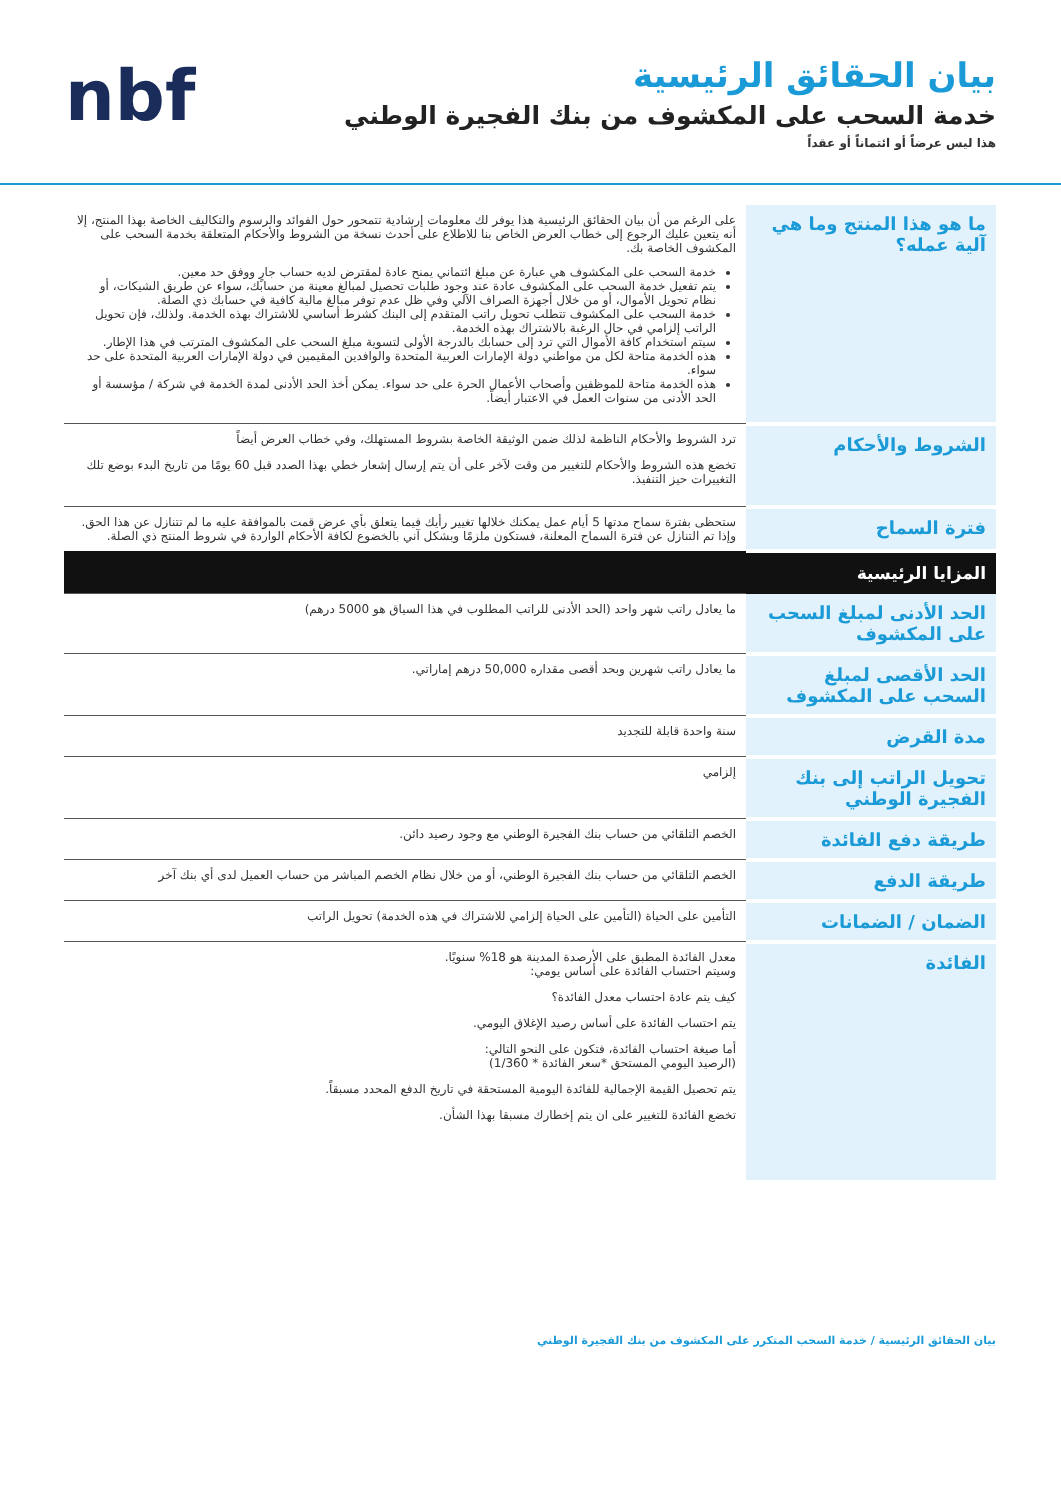بيان الحقائق الرئيسية
خدمة السحب على المكشوف من بنك الفجيرة الوطني
هذا ليس عرضاً أو ائتماناً أو عقداً
nbf
| ما هو هذا المنتج وما هي آلية عمله؟ | على الرغم من أن بيان الحقائق الرئيسية هذا يوفر لك معلومات إرشادية تتمحور حول الفوائد والرسوم والتكاليف الخاصة بهذا المنتج، إلا أنه يتعين عليك الرجوع إلى خطاب العرض الخاص بنا للاطلاع على أحدث نسخة من الشروط والأحكام المتعلقة بخدمة السحب على المكشوف الخاصة بك. خدمة السحب على المكشوف هي عبارة عن مبلغ ائتماني يمنح عادة لمقترض لديه حساب جارٍ ووفق حد معين. يتم تفعيل خدمة السحب على المكشوف عادة عند وجود طلبات تحصيل لمبالغ معينة من حسابك، سواء عن طريق الشيكات، أو نظام تحويل الأموال، أو من خلال أجهزة الصراف الآلي وفي ظل عدم توفر مبالغ مالية كافية في حسابك ذي الصلة. خدمة السحب على المكشوف تتطلب تحويل راتب المتقدم إلى البنك كشرط أساسي للاشتراك بهذه الخدمة. ولذلك، فإن تحويل الراتب إلزامي في حال الرغبة بالاشتراك بهذه الخدمة. سيتم استخدام كافة الأموال التي ترد إلى حسابك بالدرجة الأولى لتسوية مبلغ السحب على المكشوف المترتب في هذا الإطار. هذه الخدمة متاحة لكل من مواطني دولة الإمارات العربية المتحدة والوافدين المقيمين في دولة الإمارات العربية المتحدة على حد سواء. هذه الخدمة متاحة للموظفين وأصحاب الأعمال الحرة على حد سواء. يمكن أخذ الحد الأدنى لمدة الخدمة في شركة / مؤسسة أو الحد الأدنى من سنوات العمل في الاعتبار أيضاً. |
| الشروط والأحكام | ترد الشروط والأحكام الناظمة لذلك ضمن الوثيقة الخاصة بشروط المستهلك، وفي خطاب العرض أيضاً تخضع هذه الشروط والأحكام للتغيير من وقت لآخر على أن يتم إرسال إشعار خطي بهذا الصدد قبل 60 يومًا من تاريخ البدء بوضع تلك التغييرات حيز التنفيذ. |
| فترة السماح | ستحظى بفترة سماح مدتها 5 أيام عمل يمكنك خلالها تغيير رأيك فيما يتعلق بأي عرض قمت بالموافقة عليه ما لم تتنازل عن هذا الحق. وإذا تم التنازل عن فترة السماح المعلنة، فستكون ملزمًا وبشكل آني بالخضوع لكافة الأحكام الواردة في شروط المنتج ذي الصلة. |
| المزايا الرئيسية | |
| الحد الأدنى لمبلغ السحب على المكشوف | ما يعادل راتب شهر واحد (الحد الأدنى للراتب المطلوب في هذا السياق هو 5000 درهم) |
| الحد الأقصى لمبلغ السحب على المكشوف | ما يعادل راتب شهرين وبحد أقصى مقداره 50,000 درهم إماراتي. |
| مدة القرض | سنة واحدة قابلة للتجديد |
| تحويل الراتب إلى بنك الفجيرة الوطني | إلزامي |
| طريقة دفع الفائدة | الخصم التلقائي من حساب بنك الفجيرة الوطني مع وجود رصيد دائن. |
| طريقة الدفع | الخصم التلقائي من حساب بنك الفجيرة الوطني، أو من خلال نظام الخصم المباشر من حساب العميل لدى أي بنك آخر |
| الضمان / الضمانات | التأمين على الحياة (التأمين على الحياة إلزامي للاشتراك في هذه الخدمة) تحويل الراتب |
| الفائدة | معدل الفائدة المطبق على الأرصدة المدينة هو 18% سنويًا. وسيتم احتساب الفائدة على أساس يومي: كيف يتم عادة احتساب معدل الفائدة؟ يتم احتساب الفائدة على أساس رصيد الإغلاق اليومي. أما صيغة احتساب الفائدة، فتكون على النحو التالي: (الرصيد اليومي المستحق *سعر الفائدة * 1/360) يتم تحصيل القيمة الإجمالية للفائدة اليومية المستحقة في تاريخ الدفع المحدد مسبقاً. تخضع الفائدة للتغيير على ان يتم إخطارك مسبقا بهذا الشأن. |
بيان الحقائق الرئيسية / خدمة السحب المتكرر على المكشوف من بنك الفجيرة الوطني